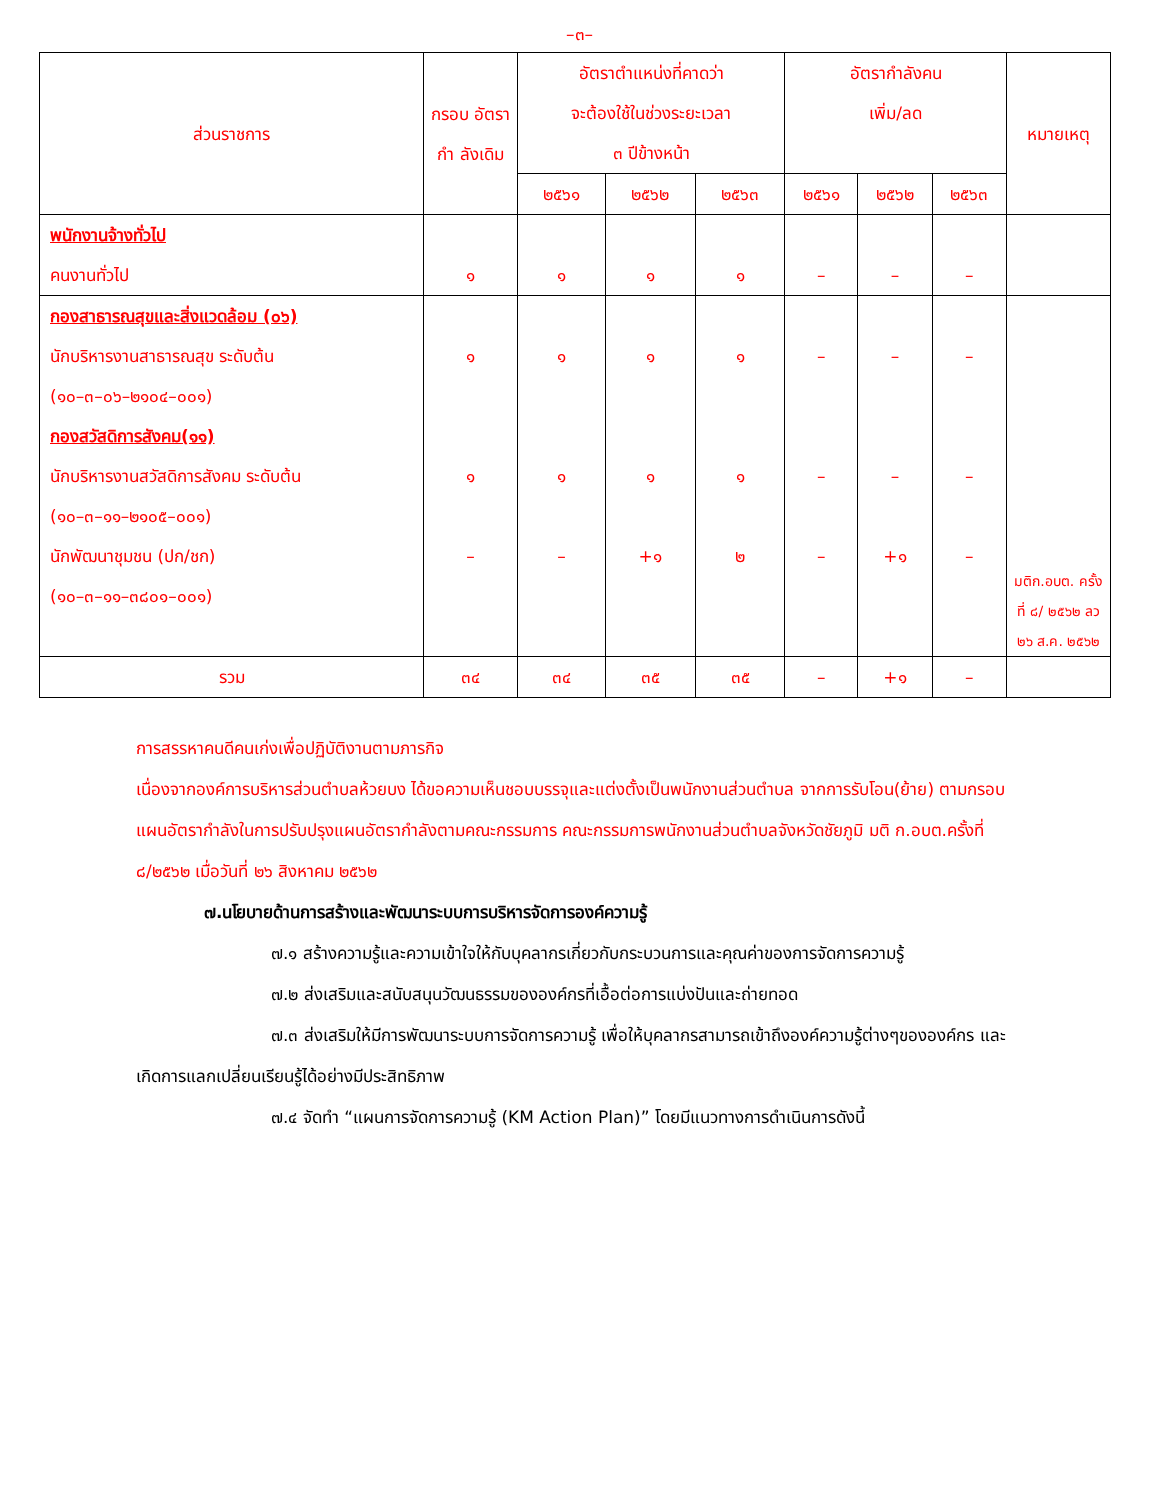–๓–
| ส่วนราชการ | กรอบ อัตรากำ ลังเดิม | อัตราตำแหน่งที่คาดว่า จะต้องใช้ในช่วงระยะเวลา ๓ ปีข้างหน้า | | | อัตรากำลังคน เพิ่ม/ลด | | | หมายเหตุ |
| --- | --- | --- | --- | --- | --- | --- | --- | --- |
| | | ๒๕๖๑ | ๒๕๖๒ | ๒๕๖๓ | ๒๕๖๑ | ๒๕๖๒ | ๒๕๖๓ | |
| พนักงานจ้างทั่วไป คนงานทั่วไป | ๑ | ๑ | ๑ | ๑ | – | – | – | |
| กองสาธารณสุขและสิ่งแวดล้อม (๐๖) นักบริหารงานสาธารณสุข ระดับต้น (๑๐–๓–๐๖–๒๑๐๔–๐๐๑) กองสวัสดิการสังคม(๑๑) นักบริหารงานสวัสดิการสังคม ระดับต้น (๑๐–๓–๑๑–๒๑๐๕–๐๐๑) นักพัฒนาชุมชน (ปก/ชก) (๑๐–๓–๑๑–๓๘๐๑–๐๐๑) | ๑ ๑ – | ๑ ๑ – | ๑ ๑ +๑ | ๑ ๑ ๒ | – – – | – – +๑ | – – – | มติก.อบต. ครั้งที่ ๘/ ๒๕๖๒ ลว ๒๖ ส.ค. ๒๕๖๒ |
| รวม | ๓๔ | ๓๔ | ๓๕ | ๓๕ | – | +๑ | – | |
การสรรหาคนดีคนเก่งเพื่อปฏิบัติงานตามภารกิจ
เนื่องจากองค์การบริหารส่วนตำบลห้วยบง ได้ขอความเห็นชอบบรรจุและแต่งตั้งเป็นพนักงานส่วนตำบล จากการรับโอน(ย้าย) ตามกรอบแผนอัตรากำลังในการปรับปรุงแผนอัตรากำลังตามคณะกรรมการ คณะกรรมการพนักงานส่วนตำบลจังหวัดชัยภูมิ มติ ก.อบต.ครั้งที่ ๘/๒๕๖๒ เมื่อวันที่ ๒๖ สิงหาคม ๒๕๖๒
๗.นโยบายด้านการสร้างและพัฒนาระบบการบริหารจัดการองค์ความรู้
๗.๑ สร้างความรู้และความเข้าใจให้กับบุคลากรเกี่ยวกับกระบวนการและคุณค่าของการจัดการความรู้
๗.๒ ส่งเสริมและสนับสนุนวัฒนธรรมขององค์กรที่เอื้อต่อการแบ่งปันและถ่ายทอด
๗.๓ ส่งเสริมให้มีการพัฒนาระบบการจัดการความรู้ เพื่อให้บุคลากรสามารถเข้าถึงองค์ความรู้ต่างๆขององค์กร และเกิดการแลกเปลี่ยนเรียนรู้ได้อย่างมีประสิทธิภาพ
๗.๔ จัดทำ “แผนการจัดการความรู้ (KM Action Plan)” โดยมีแนวทางการดำเนินการดังนี้